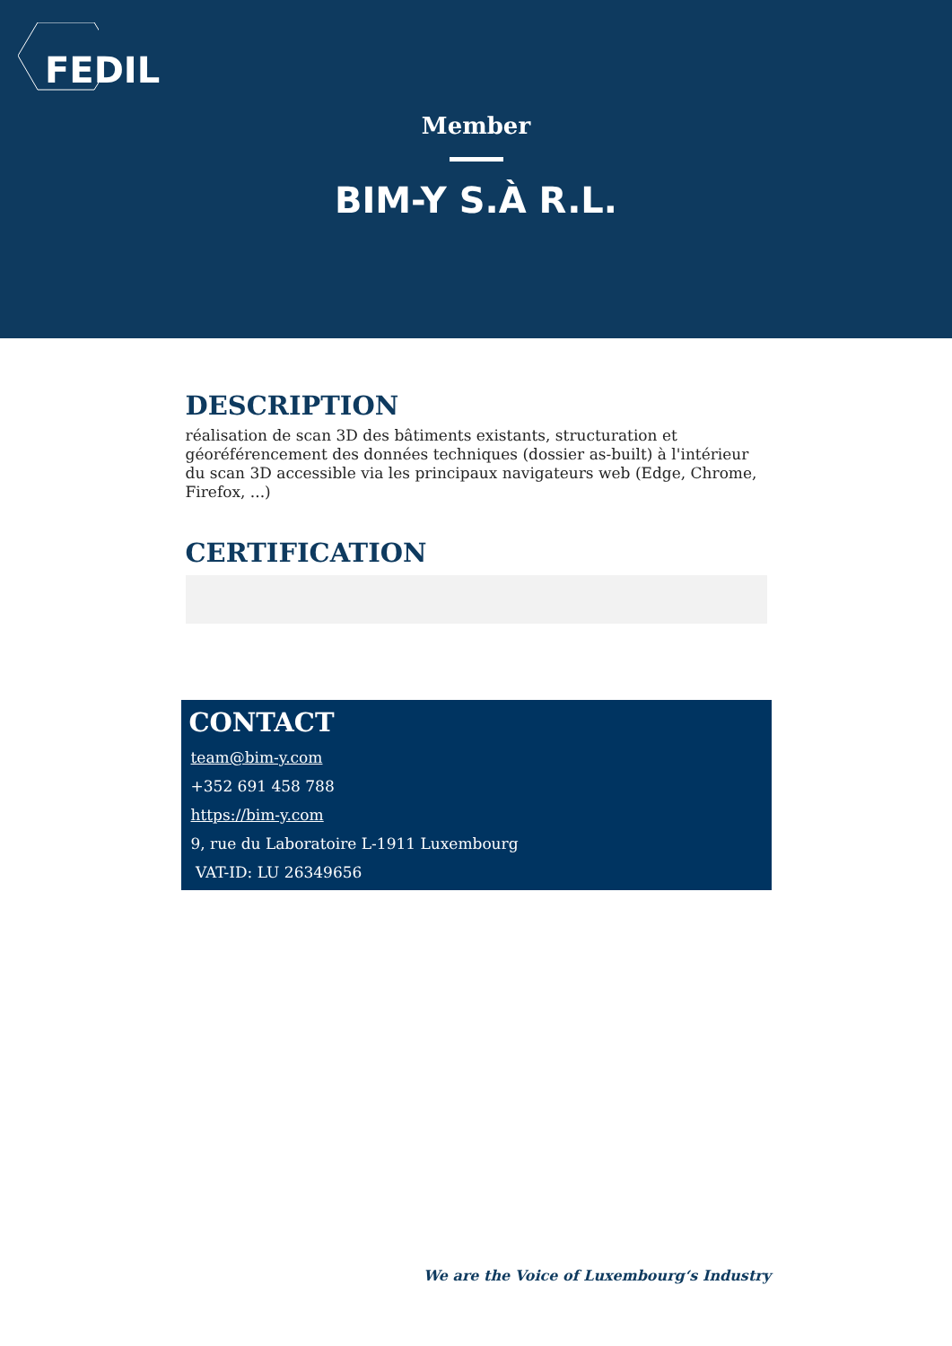FEDIL
Member
BIM-Y S.À R.L.
DESCRIPTION
réalisation de scan 3D des bâtiments existants, structuration et géoréférencement des données techniques (dossier as-built) à l'intérieur du scan 3D accessible via les principaux navigateurs web (Edge, Chrome, Firefox, ...)
CERTIFICATION
CONTACT
team@bim-y.com
+352 691 458 788
https://bim-y.com
9, rue du Laboratoire L-1911 Luxembourg
VAT-ID: LU 26349656
We are the Voice of Luxembourg‘s Industry